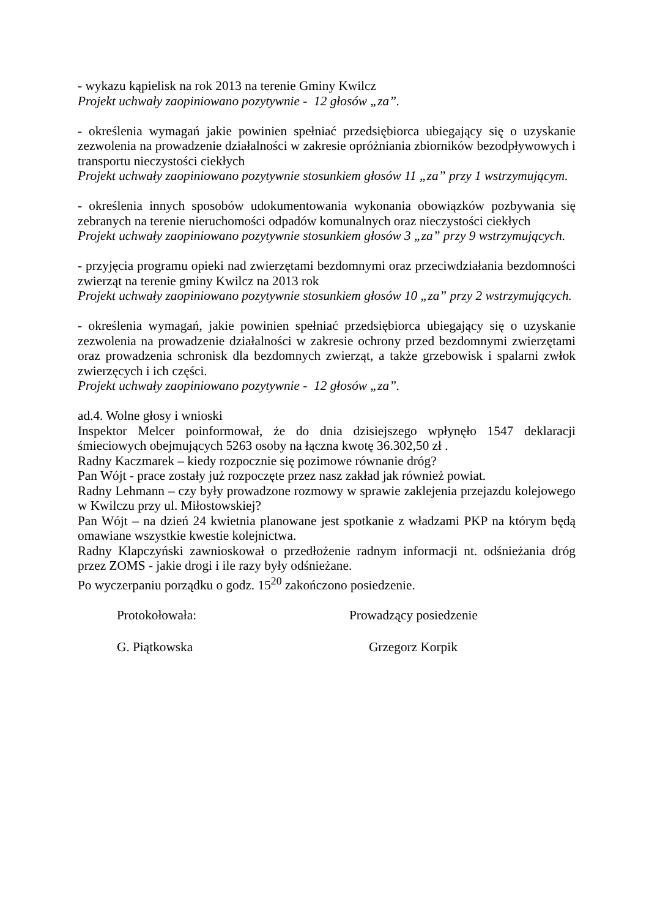- wykazu kąpielisk na rok 2013 na terenie Gminy Kwilcz
Projekt uchwały zaopiniowano pozytywnie - 12 głosów „za”.
- określenia wymagań jakie powinien spełniać przedsiębiorca ubiegający się o uzyskanie zezwolenia na prowadzenie działalności w zakresie opróżniania zbiorników bezodpływowych i transportu nieczystości ciekłych
Projekt uchwały zaopiniowano pozytywnie stosunkiem głosów 11 „za” przy 1 wstrzymującym.
- określenia innych sposobów udokumentowania wykonania obowiązków pozbywania się zebranych na terenie nieruchomości odpadów komunalnych oraz nieczystości ciekłych
Projekt uchwały zaopiniowano pozytywnie stosunkiem głosów 3 „za” przy 9 wstrzymujących.
- przyjęcia programu opieki nad zwierzętami bezdomnymi oraz przeciwdziałania bezdomności zwierząt na terenie gminy Kwilcz na 2013 rok
Projekt uchwały zaopiniowano pozytywnie stosunkiem głosów 10 „za” przy 2 wstrzymujących.
- określenia wymagań, jakie powinien spełniać przedsiębiorca ubiegający się o uzyskanie zezwolenia na prowadzenie działalności w zakresie ochrony przed bezdomnymi zwierzętami oraz prowadzenia schronisk dla bezdomnych zwierząt, a także grzebowisk i spalarni zwłok zwierzęcych i ich części.
Projekt uchwały zaopiniowano pozytywnie - 12 głosów „za”.
ad.4. Wolne głosy i wnioski
Inspektor Melcer poinformował, że do dnia dzisiejszego wpłynęło 1547 deklaracji śmieciowych obejmujących 5263 osoby na łączna kwotę 36.302,50 zł .
Radny Kaczmarek – kiedy rozpocznie się pozimowe równanie dróg?
Pan Wójt - prace zostały już rozpoczęte przez nasz zakład jak również powiat.
Radny Lehmann – czy były prowadzone rozmowy w sprawie zaklejenia przejazdu kolejowego w Kwilczu przy ul. Miłostowskiej?
Pan Wójt – na dzień 24 kwietnia planowane jest spotkanie z władzami PKP na którym będą omawiane wszystkie kwestie kolejnictwa.
Radny Klapczyński zawnioskował o przedłożenie radnym informacji nt. odśnieżania dróg przez ZOMS - jakie drogi i ile razy były odśnieżane.
Po wyczerpaniu porządku o godz. 15<sup>20</sup> zakończono posiedzenie.
Protokołowała: Prowadzący posiedzenie
G. Piątkowska Grzegorz Korpik